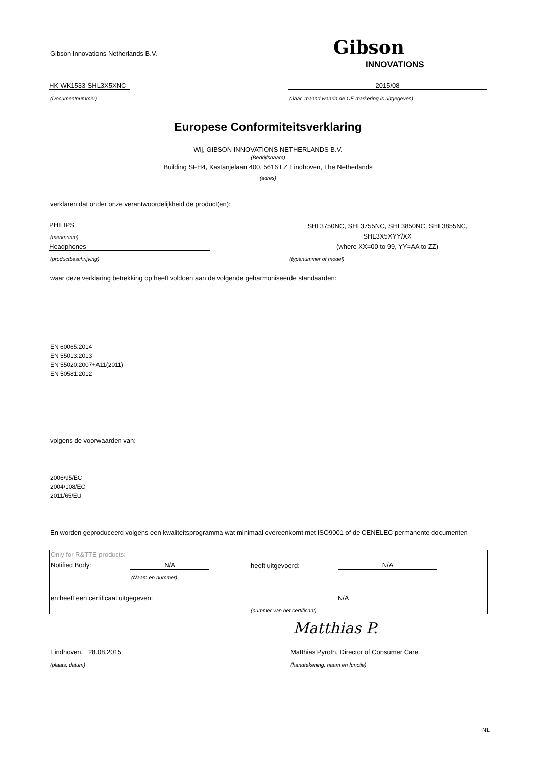Gibson Innovations Netherlands B.V.
Gibson
INNOVATIONS
HK-WK1533-SHL3X5XNC 2015/08
(Documentnummer)
(Jaar, maand waarin de CE markering is uitgegeven)
Europese Conformiteitsverklaring
Wij, GIBSON INNOVATIONS NETHERLANDS B.V.
(Bedrijfsnaam)
Building SFH4, Kastanjelaan 400, 5616 LZ Eindhoven, The Netherlands
(adres)
verklaren dat onder onze verantwoordelijkheid de product(en):
PHILIPS
(merknaam)
Headphones
(productbeschrijving)
SHL3750NC, SHL3755NC, SHL3850NC, SHL3855NC,
SHL3X5XYY/XX
(where XX=00 to 99, YY=AA to ZZ)
(typenummer of model)
waar deze verklaring betrekking op heeft voldoen aan de volgende geharmoniseerde standaarden:
EN 60065:2014
EN 55013:2013
EN 55020:2007+A11(2011)
EN 50581:2012
volgens de voorwaarden van:
2006/95/EC
2004/108/EC
2011/65/EU
En worden geproduceerd volgens een kwaliteitsprogramma wat minimaal overeenkomt met ISO9001 of de CENELEC permanente documenten
Only for R&TTE products:
Notified Body: N/A
(Naam en nummer)
heeft uitgevoerd: N/A
en heeft een certificaat uitgegeven:
N/A
(nummer van het certificaat)
Matthias P.
Eindhoven, 28.08.2015
(plaats, datum)
Matthias Pyroth, Director of Consumer Care
(handtekening, naam en functie)
NL